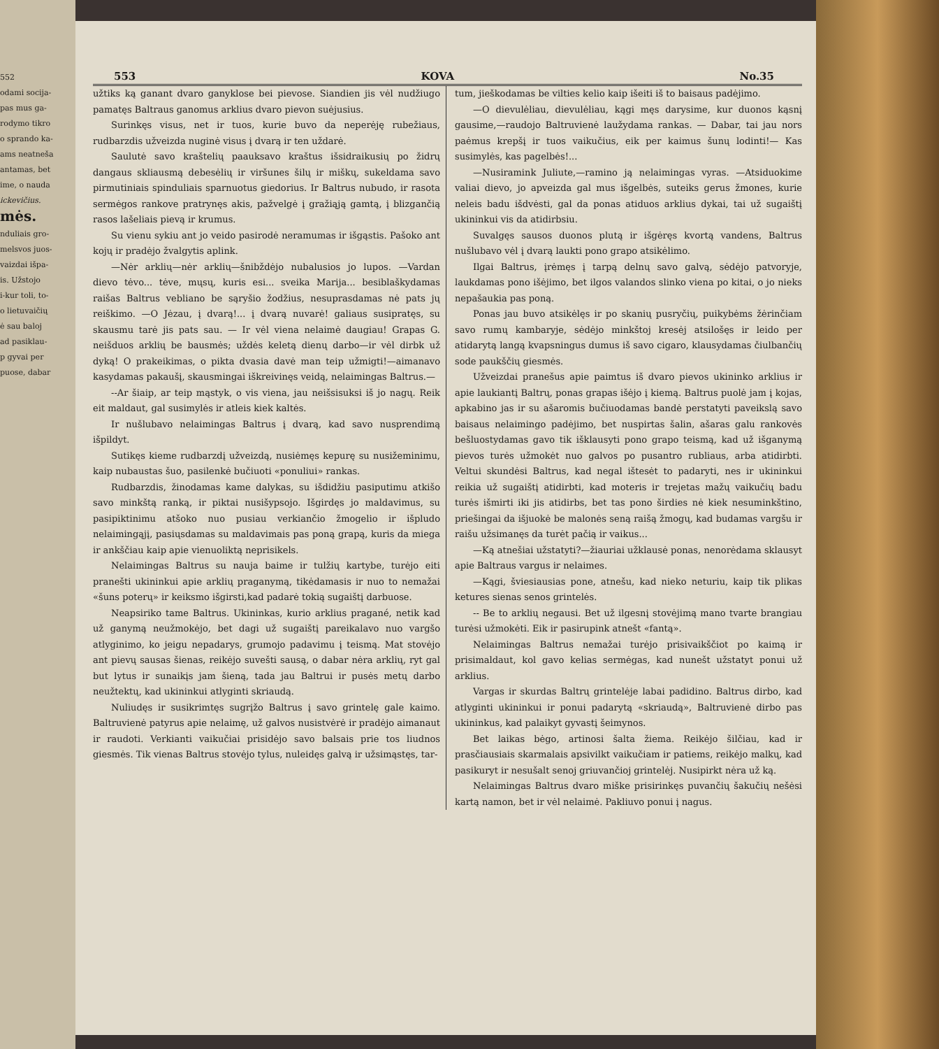552
odami socija-
pas mus ga-
rodymo tikro
o sprando ka-
ams neatneša
antamas, bet
ime, o nauda
ickevičius.
mės.
nduliais gro-
melsvos juos-
vaizdai išpa-
is. Užstojo
i-kur toli, to-
o lietuvaičių
ė sau baloj
ad pasiklau-
p gyvai per
puose, dabar
553 KOVA No.35
užtiks ką ganant dvaro ganyklose bei pievose. Siandien jis vėl nudžiugo pamatęs Baltraus ganomus arklius dvaro pievon suėjusius.
Surinkęs visus, net ir tuos, kurie buvo da neperėję rubežiaus, rudbarzdis užveizda nuginė visus į dvarą ir ten uždarė.
Saulutė savo kraštelių paauksavo kraštus išsidraikusių po židrų dangaus skliausmą debesėlių ir viršunes šilų ir miškų, sukeldama savo pirmutiniais spinduliais sparnuotus giedorius. Ir Baltrus nubudo, ir rasota sermėgos rankove pratrynęs akis, pažvelgė į gražiąją gamtą, į blizgančią rasos lašeliais pievą ir krumus.
Su vienu sykiu ant jo veido pasirodė neramumas ir išgąstis. Pašoko ant kojų ir pradėjo žvalgytis aplink.
—Nėr arklių—nėr arklių—šnibždėjo nubalusios jo lupos. —Vardan dievo tėvo... tėve, mųsų, kuris esi... sveika Marija... besiblaškydamas raišas Baltrus vebliano be sąryšio žodžius, nesuprasdamas nė pats jų reiškimo. —O Jėzau, į dvarą!... į dvarą nuvarė! galiaus susipratęs, su skausmu tarė jis pats sau. — Ir vėl viena nelaimė daugiau! Grapas G. neišduos arklių be bausmės; uždės keletą dienų darbo—ir vėl dirbk už dyką! O prakeikimas, o pikta dvasia davė man teip užmigti!—aimanavo kasydamas pakaušį, skausmingai iškreivinęs veidą, nelaimingas Baltrus.—
--Ar šiaip, ar teip mąstyk, o vis viena, jau neišsisuksi iš jo nagų. Reik eit maldaut, gal susimylės ir atleis kiek kaltės.
Ir nušlubavo nelaimingas Baltrus į dvarą, kad savo nusprendimą išpildyt.
Sutikęs kieme rudbarzdį užveizdą, nusiėmęs kepurę su nusižeminimu, kaip nubaustas šuo, pasilenkė bučiuoti «ponuliui» rankas.
Rudbarzdis, žinodamas kame dalykas, su išdidžiu pasiputimu atkišo savo minkštą ranką, ir piktai nusišypsojo. Išgirdęs jo maldavimus, su pasipiktinimu atšoko nuo pusiau verkiančio žmogelio ir išpludo nelaimingąjį, pasiųsdamas su maldavimais pas poną grapą, kuris da miega ir ankščiau kaip apie vienuoliktą neprisikels.
Nelaimingas Baltrus su nauja baime ir tulžių kartybe, turėjo eiti pranešti ukininkui apie arklių praganymą, tikėdamasis ir nuo to nemažai «šuns poterų» ir keiksmo išgirsti,kad padarė tokią sugaištį darbuose.
Neapsiriko tame Baltrus. Ukininkas, kurio arklius pragané, netik kad už ganymą neužmokėjo, bet dagi už sugaištį pareikalavo nuo vargšo atlyginimo, ko jeigu nepadarys, grumojo padavimu į teismą. Mat stovėjo ant pievų sausas šienas, reikėjo suvešti sausą, o dabar nėra arklių, ryt gal but lytus ir sunaikįs jam šieną, tada jau Baltrui ir pusės metų darbo neužtektų, kad ukininkui atlyginti skriaudą.
Nuliudęs ir susikrimtęs sugrįžo Baltrus į savo grintelę gale kaimo. Baltruvienė patyrus apie nelaimę, už galvos nusistvėrė ir pradėjo aimanaut ir raudoti. Verkianti vaikučiai prisidėjo savo balsais prie tos liudnos giesmės. Tik vienas Baltrus stovėjo tylus, nuleidęs galvą ir užsimąstęs, tar-
tum, jieškodamas be vilties kelio kaip išeiti iš to baisaus padėjimo.
—O dievulėliau, dievulėliau, kągi męs darysime, kur duonos kąsnį gausime,—raudojo Baltruvienė laužydama rankas. — Dabar, tai jau nors paėmus krepšį ir tuos vaikučius, eik per kaimus šunų lodinti!— Kas susimylės, kas pagelbės!...
—Nusiramink Juliute,—ramino ją nelaimingas vyras. —Atsiduokime valiai dievo, jo apveizda gal mus išgelbės, suteiks gerus žmones, kurie neleis badu išdvėsti, gal da ponas atiduos arklius dykai, tai už sugaištį ukininkui vis da atidirbsiu.
Suvalgęs sausos duonos plutą ir išgėręs kvortą vandens, Baltrus nušlubavo vėl į dvarą laukti pono grapo atsikėlimo.
Ilgai Baltrus, įrėmęs į tarpą delnų savo galvą, sėdėjo patvoryje, laukdamas pono išėjimo, bet ilgos valandos slinko viena po kitai, o jo nieks nepašaukia pas poną.
Ponas jau buvo atsikėlęs ir po skanių pusryčių, puikybėms žėrinčiam savo rumų kambaryje, sėdėjo minkštoj kresėj atsilošęs ir leido per atidarytą langą kvapsningus dumus iš savo cigaro, klausydamas čiulbančių sode paukščių giesmės.
Užveizdai pranešus apie paimtus iš dvaro pievos ukininko arklius ir apie laukiantį Baltrų, ponas grapas išėjo į kiemą. Baltrus puolė jam į kojas, apkabino jas ir su ašaromis bučiuodamas bandė perstatyti paveikslą savo baisaus nelaimingo padėjimo, bet nuspirtas šalin, ašaras galu rankovės bešluostydamas gavo tik išklausyti pono grapo teismą, kad už išganymą pievos turės užmokėt nuo galvos po pusantro rubliaus, arba atidirbti. Veltui skundėsi Baltrus, kad negal ištesėt to padaryti, nes ir ukininkui reikia už sugaištį atidirbti, kad moteris ir trejetas mažų vaikučių badu turės išmirti iki jis atidirbs, bet tas pono širdies nė kiek nesuminkštino, priešingai da išjuokė be malonės seną raišą žmogų, kad budamas vargšu ir raišu užsimanęs da turėt pačią ir vaikus...
—Ką atnešiai užstatyti?—žiauriai užklausė ponas, nenorėdama sklausyt apie Baltraus vargus ir nelaimes.
—Kągi, šviesiausias pone, atnešu, kad nieko neturiu, kaip tik plikas ketures sienas senos grintelės.
-- Be to arklių negausi. Bet už ilgesnį stovėjimą mano tvarte brangiau turėsi užmokėti. Eik ir pasirupink atnešt «fantą».
Nelaimingas Baltrus nemažai turėjo prisivaikščiot po kaimą ir prisimaldaut, kol gavo kelias sermėgas, kad nunešt užstatyt ponui už arklius.
Vargas ir skurdas Baltrų grintelėje labai padidino. Baltrus dirbo, kad atlyginti ukininkui ir ponui padarytą «skriaudą», Baltruvienė dirbo pas ukininkus, kad palaikyt gyvastį šeimynos.
Bet laikas bėgo, artinosi šalta žiema. Reikėjo šilčiau, kad ir prasčiausiais skarmalais apsivilkt vaikučiam ir patiems, reikėjo malkų, kad pasikuryt ir nesušalt senoj griuvančioj grintelėj. Nusipirkt nėra už ką.
Nelaimingas Baltrus dvaro miške prisirinkęs puvančių šakučių nešėsi kartą namon, bet ir vėl nelaimė. Pakliuvo ponui į nagus.